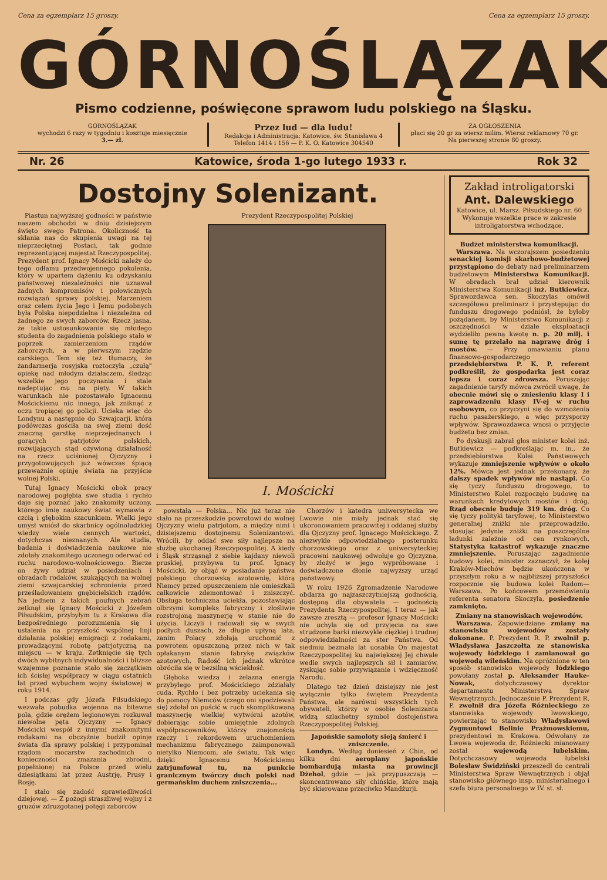Cena za egzemplarz 15 groszy. Cena za egzemplarz 15 groszy.
GÓRNOŚLĄZAK
Pismo codzienne, poświęcone sprawom ludu polskiego na Śląsku.
GORNOŚLĄZAK
wychodzi 6 razy w tygodniu i kosztuje miesięcznie
3.— zł.
Przez lud — dla ludu!
Redakcja i Administracja: Katowice, św. Stanisława 4
Telefon 1414 i 156 — P. K. O. Katowice 304540
ZA OGŁOSZENIA
płaci się 20 gr za wiersz milim. Wiersz reklamowy 70 gr.
Na pierwszej stronie 80 groszy.
Nr. 26 Katowice, środa 1-go lutego 1933 r. Rok 32
Dostojny Solenizant.
Piastun najwyższej godności w państwie naszem obchodzi w dniu dzisiejszym święto swego Patrona. Okoliczność ta skłania nas do skupienia uwagi na tej nieprzeciętnej Postaci, tak godnie reprezentującej majestat Rzeczypospolitej. Prezydent prof. Ignacy Mościcki należy do tego odłamu przedwojennego pokolenia, który w upartem dążeniu ku odzyskaniu państwowej niezależności nie uznawał żadnych kompromisów i połowicznych rozwiązań sprawy polskiej. Marzeniem oraz celem życia Jego i Jemu podobnych była Polska niepodzielna i niezależna od żadnego ze swych zaborców. Rzecz jasna, że takie ustosunkowanie się młodego studenta do zagadnienia polskiego stało w poprzek zamierzeniom rządów zaborczych, a w pierwszym rzędzie carskiego. Tem się też tłumaczy, że żandarmerja rosyjska roztoczyła „czułą" opiekę nad młodym działaczem, śledząc wszelkie jego poczynania i stale nadeptując mu na pięty. W takich warunkach nie pozostawało Ignacemu Mościckiemu nic innego, jak zniknąć z oczu tropiącej go policji. Ucieka więc do Londynu a następnie do Szwajcarji, która podówczas gościła na swej ziemi dość znaczną garstkę nieprzejednanych i gorących patrjotów polskich, rozwijających stąd ożywioną działalność na rzecz uciśnionej Ojczyzny i przygotowujących już wówczas śpiącą przeważnie opinję świata na przyjście wolnej Polski.
Tutaj Ignacy Mościcki obok pracy narodowej pogłębia swe studia i rychło daje się poznać jako znakomity uczony, którego imię naukowy świat wymawia z czcią i głębokim szacunkiem. Wielki jego umysł wniósł do skarbnicy ogólnoludzkiej wiedzy wiele cennych wartości, dotychczas nieznanych. Ale studia, badania i doświadczenia naukowe nie zdołały znakomitego uczonego oderwać od ruchu narodowo-wolnościowego. Bierze on żywy udział w posiedzeniach i obradach rodaków, szukających na wolnej ziemi szwajcarskiej schronienia przed prześladowaniem gnębicielskich rządów. Na jednem z takich poufnych zebrań zetknął się Ignacy Mościcki z Józefem Piłsudskim, przybyłym tu z Krakowa dla bezpośredniego porozumienia się i ustalenia na przyszłość wspólnej linji działania polskiej emigracji z rodakami, prowadzącymi robotę patrjotyczną na miejscu — w kraju. Zetknięcie się tych dwóch wybitnych indywidualności i bliższe wzajemne poznanie stało się zaczątkiem ich ścisłej współpracy w ciągu ostatnich lat przed wybuchem wojny światowej w roku 1914.
I podczas gdy Józefa Piłsudskiego wezwała pobudka wojenna na bitewne pola, gdzie orężem legionowym rozkuwał niewolne pęta Ojczyzny — Ignacy Mościcki wespół z innymi znakomitymi rodakami na obczyźnie budził opinję świata dla sprawy polskiej i przypominał rządom mocarstw zachodnich o konieczności zmazania zbrodni, popełnionej na Polsce przed wielu dziesiątkami lat przez Austrję, Prusy i Rosję.
I stało się zadość sprawiedliwości dziejowej. — Z pożogi straszliwej wojny i z gruzów zdruzgotanej potęgi zaborców
Prezydent Rzeczypospolitej Polskiej
I. Mościcki
powstała — Polska... Nic już teraz nie stało na przeszkodzie powrotowi do wolnej Ojczyzny wielu patrjotom, a między nimi i dzisiejszemu dostojnemu Solenizantowi. Wrócili, by oddać swe siły najlepsze na służbę ukochanej Rzeczypospolitej. A kiedy i Śląsk strząsnął z siebie kajdany niewoli pruskiej, przybywa tu prof. Ignacy Mościcki, by objąć w posiadanie państwa polskiego chorzowską azotownię, którą Niemcy przed opuszczeniem nie omieszkali całkowicie zdemontować i zniszczyć. Obsługa techniczna uciekła, pozostawiając olbrzymi kompleks fabryczny i złośliwie rozstrojoną maszynerję w stanie nie do użycia. Liczyli i radowali się w swych podłych duszach, że długie upłyną lata, zanim Polacy zdołają uruchomić z powrotem opuszczoną przez nich w tak opłakanym stanie fabrykę związków azotowych. Radość ich jednak wkrótce obróciła się w bezsilną wściekłość.
Głęboka wiedza i żelazna energja przybyłego prof. Mościckiego zdziałały cuda. Rychło i bez potrzeby uciekania się do pomocy Niemców (czego oni spodziewali się) zdołał on puścić w ruch skomplikowaną maszynerję wielkiej wytwórni azotów, dobierając sobie umiejętnie zdolnych współpracowników, którzy znajomością rzeczy i rekordowem uruchomieniem mechanizmu fabrycznego zaimponowali nietylko Niemcom, ale światu. Tak więc dzięki Ignacemu Mościckiemu zatrjumfował tu, na punkcie granicznym twórczy duch polski nad germańskim duchem zniszczenia...
Chorzów i katedra uniwersytecka we Lwowie nie miały jednak stać się ukoronowaniem pracowitej i oddanej służby dla Ojczyzny prof. Ignacego Mościckiego. Z niezwykle odpowiedzialnego posterunku chorzowskiego oraz z uniwersyteckiej pracowni naukowej odwołuje go Ojczyzna, by złożyć w jego wypróbowane i doświadczone dłonie najwyższy urząd państwowy.
W roku 1926 Zgromadzenie Narodowe obdarza go najzaszczytniejszą godnością, dostępną dla obywatela — godnością Prezydenta Rzeczypospolitej. I teraz — jak zawsze zresztą — profesor Ignacy Mościcki nie uchyla się od przyjęcia na swe strudzone barki niezwykle ciężkiej i trudnej odpowiedzialności za ster Państwa. Od siedmiu bezmała lat uosabia On majestat Rzeczypospolitej ku największej Jej chwale wedle swych najlepszych sił i zamiarów, zyskując sobie przywiązanie i wdzięczność Narodu.
Dlatego też dzień dzisiejszy nie jest wyłącznie tylko świętem Prezydenta Państwa, ale narówni wszystkich tych obywateli, którzy w osobie Solenizanta widzą szlachetny symbol dostojeństwa Rzeczypospolitej Polskiej.
Japońskie samoloty sieją śmierć i zniszczenie.
Londyn. Według doniesień z Chin, od kilku dni aeroplany japońskie bombardują miasta na prowincji Dżehol, gdzie — jak przypuszczają — skoncentrowano siły chińskie, które mają być skierowane przeciwko Mandżurji.
Zakład introligatorski
Ant. Dalewskiego
Katowice, ul. Marsz. Piłsudskiego nr. 60
Wykonuje wszelkie prace w zakresie introligatorstwa wchodzące.
Budżet ministerstwa komunikacji.
Warszawa. Na wczorajszem posiedzeniu senackiej komisji skarbowo-budżetowej przystąpiono do debaty nad preliminarzem budżetowym Ministerstwa Komunikacji. W obradach brał udział kierownik Ministerstwa Komunikacji inż. Butkiewicz. Sprawozdawca sen. Skoczylas omówił szczegółowo preliminarz i przystępując do funduszu drogowego podniósł, że byłoby pożądanem, by Ministerstwo Komunikacji z oszczędności w dziale eksploatacji wydzieliło pewną kwotę n. p. 20 milj. i sumę tę przelało na naprawę dróg i mostów. — Przy omawianiu planu finansowo-gospodarczego przedsiębiorstwa P. K. P. referent podkreślił, że gospodarka jest coraz lepsza i coraz zdrowsza. Poruszając zagadnienie taryfy mówca zwrócił uwagę, że obecnie mówi się o zniesieniu klasy I i zaprowadzeniu klasy IV-ej w ruchu osobowym, co przyczyni się do wzmożenia ruchu pasażerskiego, a więc przysporzy wpływów. Sprawozdawca wnosi o przyjęcie budżetu bez zmian.
Po dyskusji zabrał głos minister kolei inż. Butkiewicz — podkreślając m. in., że przedsiębiorstwa Kolei Państwowych wykazuje zmniejszenie wpływów o około 12%. Mówca jest jednak przekonany, że dalszy spadek wpływów nie nastąpi. Co się tyczy funduszu drogowego, to Ministerstwo Kolei rozpoczęło budowę na warunkach kredytowych mostów i dróg. Rząd obecnie buduje 319 km. dróg. Co się tyczy polityki taryfowej, to Ministerstwo generalnej zniżki nie przeprowadziło, stosując jedynie zniżki na poszczególne ładunki zależnie od cen rynkowych. Statystyka katastrof wykazuje znaczne zmniejszenie. Poruszając zagadnienie budowy kolei, minister zaznaczył, że kolej Kraków-Miechów będzie ukończona w przyszłym roku a w najbliższej przyszłości rozpocznie się budowa kolei Radom—Warszawa. Po końcowem przemówieniu referenta senatora Skoczyla, posiedzenie zamknięto.
Zmiany na stanowiskach wojewodów.
Warszawa. Zapowiedziane zmiany na stanowisku wojewodów zostały dokonane. P. Prezydent R. P. zwolnił p. Władysława Jaszczołta ze stanowiska wojewody łódzkiego i zamianował go wojewodą wileńskim. Na opróżnione w ten sposób stanowisko wojewody łódzkiego powołany został p. Aleksander Hauke-Nowak, dotychczasowy dyrektor departamentu Ministerstwa Spraw Wewnętrznych. Jednocześnie P. Prezydent R. P. zwolnił dra Józefa Różnieckiego ze stanowiska wojewody lwowskiego, powierzając to stanowisko Władysławowi Zygmuntowi Belinie Prażmowskiemu, prezydentowi m. Krakowa. Odwołany ze Lwowa wojewoda dr. Różniecki mianowany został wojewodą lubelskim. Dotychczasowy wojewoda lubelski Bolesław Świdziński przeszedł do centrali Ministerstwa Spraw Wewnętrznych i objął stanowisko głównego insp. ministerialnego i szefa biura personalnego w IV. st. sł.